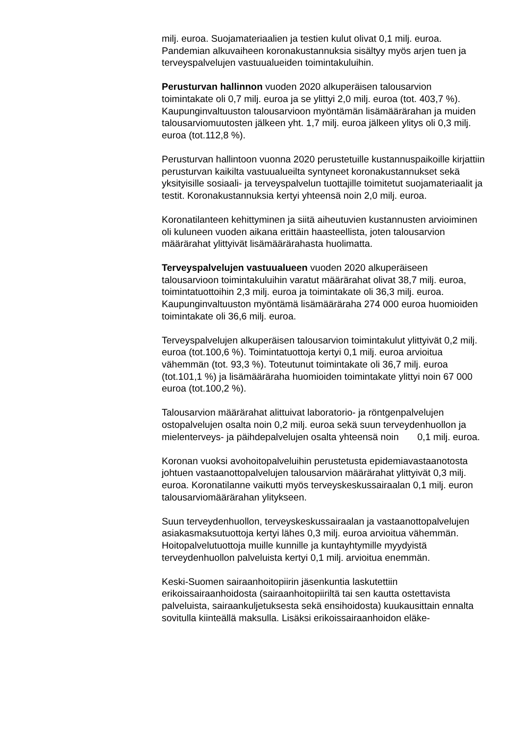milj. euroa. Suojamateriaalien ja testien kulut olivat 0,1 milj. euroa. Pandemian alkuvaiheen koronakustannuksia sisältyy myös arjen tuen ja terveyspalvelujen vastuualueiden toimintakuluihin.
Perusturvan hallinnon vuoden 2020 alkuperäisen talousarvion toimintakate oli 0,7 milj. euroa ja se ylittyi 2,0 milj. euroa (tot. 403,7 %). Kaupunginvaltuuston talousarvioon myöntämän lisämäärärahan ja muiden talousarviomuutosten jälkeen yht. 1,7 milj. euroa jälkeen ylitys oli 0,3 milj. euroa (tot.112,8 %).
Perusturvan hallintoon vuonna 2020 perustetuille kustannuspaikoille kirjattiin perusturvan kaikilta vastuualueilta syntyneet koronakustannukset sekä yksityisille sosiaali- ja terveyspalvelun tuottajille toimitetut suojamateriaalit ja testit. Koronakustannuksia kertyi yhteensä noin 2,0 milj. euroa.
Koronatilanteen kehittyminen ja siitä aiheutuvien kustannusten arvioiminen oli kuluneen vuoden aikana erittäin haasteellista, joten talousarvion määrärahat ylittyivät lisämäärärahasta huolimatta.
Terveyspalvelujen vastuualueen vuoden 2020 alkuperäiseen talousarvioon toimintakuluihin varatut määrärahat olivat 38,7 milj. euroa, toimintatuottoihin 2,3 milj. euroa ja toimintakate oli 36,3 milj. euroa. Kaupunginvaltuuston myöntämä lisämääräraha 274 000 euroa huomioiden toimintakate oli 36,6 milj. euroa.
Terveyspalvelujen alkuperäisen talousarvion toimintakulut ylittyivät 0,2 milj. euroa (tot.100,6 %). Toimintatuottoja kertyi 0,1 milj. euroa arvioitua vähemmän (tot. 93,3 %). Toteutunut toimintakate oli 36,7 milj. euroa (tot.101,1 %) ja lisämääräraha huomioiden toimintakate ylittyi noin 67 000 euroa (tot.100,2 %).
Talousarvion määrärahat alittuivat laboratorio- ja röntgenpalvelujen ostopalvelujen osalta noin 0,2 milj. euroa sekä suun terveydenhuollon ja mielenterveys- ja päihdepalvelujen osalta yhteensä noin 0,1 milj. euroa.
Koronan vuoksi avohoitopalveluihin perustetusta epidemiavastaanotosta johtuen vastaanottopalvelujen talousarvion määrärahat ylittyivät 0,3 milj. euroa. Koronatilanne vaikutti myös terveyskeskussairaalan 0,1 milj. euron talousarviomäärärahan ylitykseen.
Suun terveydenhuollon, terveyskeskussairaalan ja vastaanottopalvelujen asiakasmaksutuottoja kertyi lähes 0,3 milj. euroa arvioitua vähemmän. Hoitopalvelutuottoja muille kunnille ja kuntayhtymille myydyistä terveydenhuollon palveluista kertyi 0,1 milj. arvioitua enemmän.
Keski-Suomen sairaanhoitopiirin jäsenkuntia laskutettiin erikoissairaanhoidosta (sairaanhoitopiiriltä tai sen kautta ostettavista palveluista, sairaankuljetuksesta sekä ensihoidosta) kuukausittain ennalta sovitulla kiinteällä maksulla. Lisäksi erikoissairaanhoidon eläke-